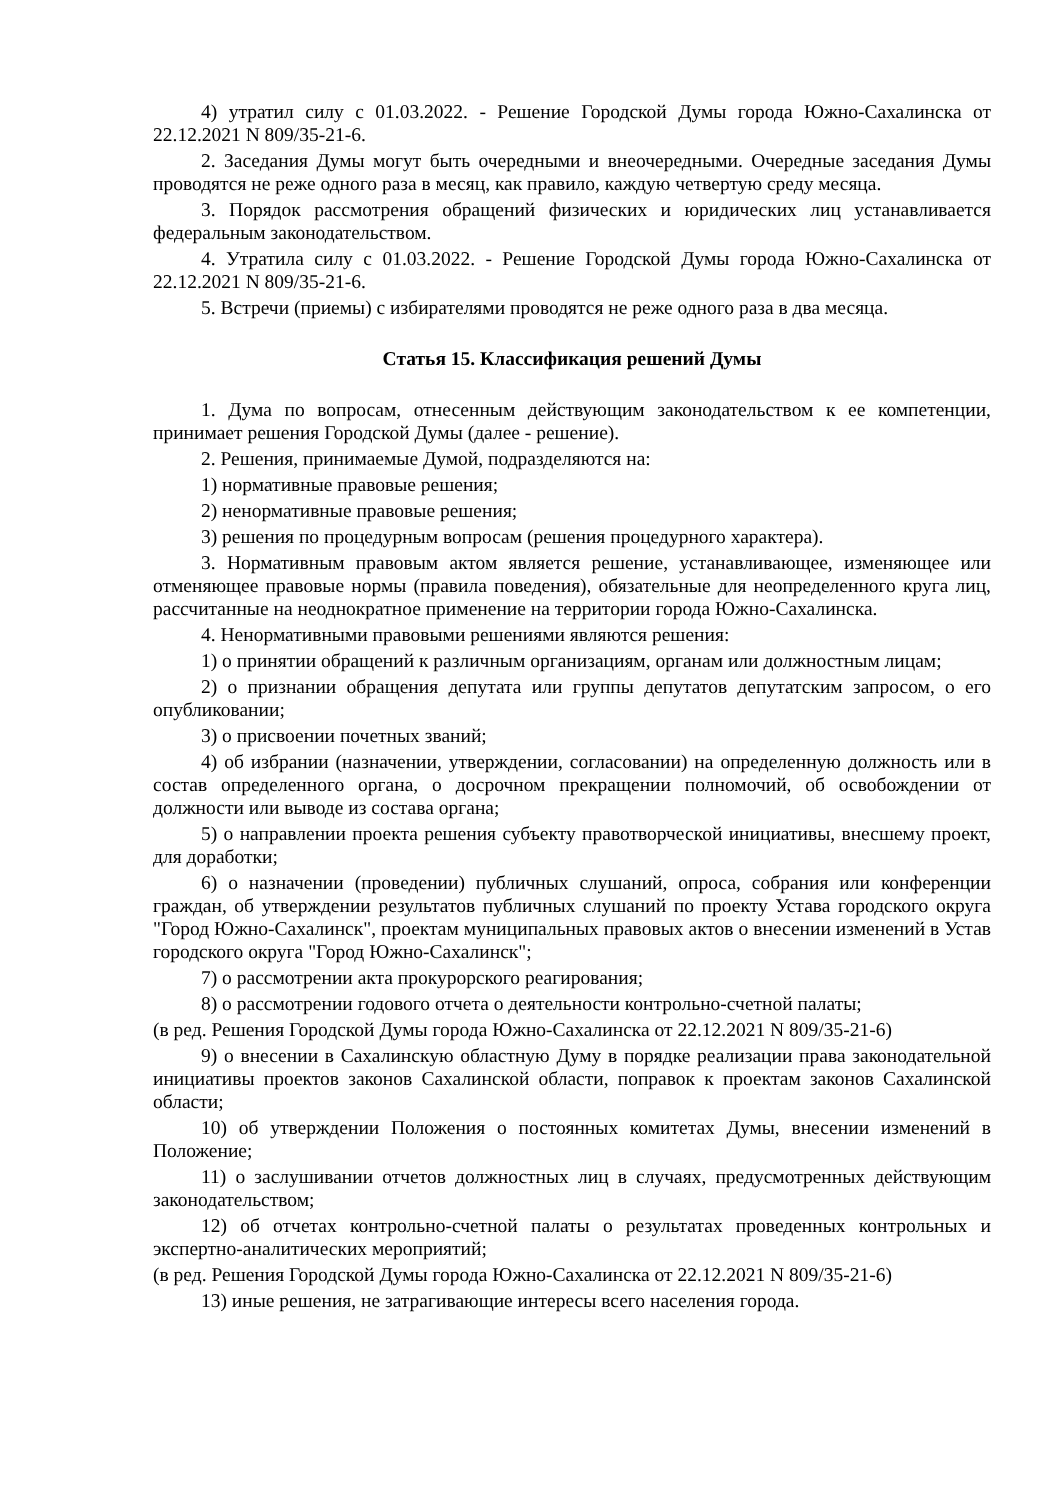4) утратил силу с 01.03.2022. - Решение Городской Думы города Южно-Сахалинска от 22.12.2021 N 809/35-21-6.
2. Заседания Думы могут быть очередными и внеочередными. Очередные заседания Думы проводятся не реже одного раза в месяц, как правило, каждую четвертую среду месяца.
3. Порядок рассмотрения обращений физических и юридических лиц устанавливается федеральным законодательством.
4. Утратила силу с 01.03.2022. - Решение Городской Думы города Южно-Сахалинска от 22.12.2021 N 809/35-21-6.
5. Встречи (приемы) с избирателями проводятся не реже одного раза в два месяца.
Статья 15. Классификация решений Думы
1. Дума по вопросам, отнесенным действующим законодательством к ее компетенции, принимает решения Городской Думы (далее - решение).
2. Решения, принимаемые Думой, подразделяются на:
1) нормативные правовые решения;
2) ненормативные правовые решения;
3) решения по процедурным вопросам (решения процедурного характера).
3. Нормативным правовым актом является решение, устанавливающее, изменяющее или отменяющее правовые нормы (правила поведения), обязательные для неопределенного круга лиц, рассчитанные на неоднократное применение на территории города Южно-Сахалинска.
4. Ненормативными правовыми решениями являются решения:
1) о принятии обращений к различным организациям, органам или должностным лицам;
2) о признании обращения депутата или группы депутатов депутатским запросом, о его опубликовании;
3) о присвоении почетных званий;
4) об избрании (назначении, утверждении, согласовании) на определенную должность или в состав определенного органа, о досрочном прекращении полномочий, об освобождении от должности или выводе из состава органа;
5) о направлении проекта решения субъекту правотворческой инициативы, внесшему проект, для доработки;
6) о назначении (проведении) публичных слушаний, опроса, собрания или конференции граждан, об утверждении результатов публичных слушаний по проекту Устава городского округа "Город Южно-Сахалинск", проектам муниципальных правовых актов о внесении изменений в Устав городского округа "Город Южно-Сахалинск";
7) о рассмотрении акта прокурорского реагирования;
8) о рассмотрении годового отчета о деятельности контрольно-счетной палаты;
(в ред. Решения Городской Думы города Южно-Сахалинска от 22.12.2021 N 809/35-21-6)
9) о внесении в Сахалинскую областную Думу в порядке реализации права законодательной инициативы проектов законов Сахалинской области, поправок к проектам законов Сахалинской области;
10) об утверждении Положения о постоянных комитетах Думы, внесении изменений в Положение;
11) о заслушивании отчетов должностных лиц в случаях, предусмотренных действующим законодательством;
12) об отчетах контрольно-счетной палаты о результатах проведенных контрольных и экспертно-аналитических мероприятий;
(в ред. Решения Городской Думы города Южно-Сахалинска от 22.12.2021 N 809/35-21-6)
13) иные решения, не затрагивающие интересы всего населения города.